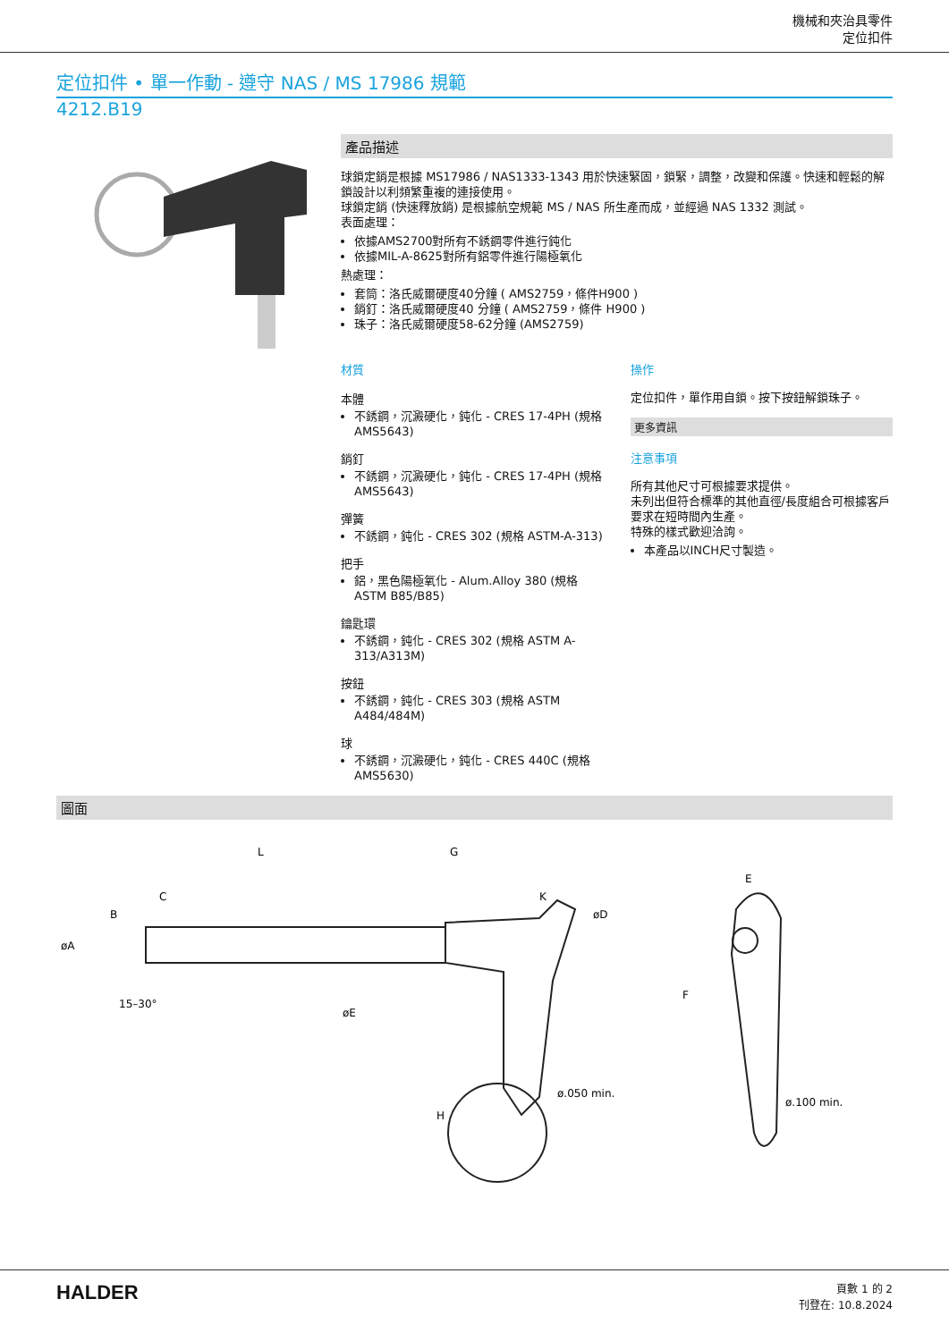機械和夾治具零件
定位扣件
定位扣件 • 單一作動 - 遵守 NAS / MS 17986 規範
4212.B19
產品描述
球鎖定銷是根據 MS17986 / NAS1333-1343 用於快速緊固，鎖緊，調整，改變和保護。快速和輕鬆的解鎖設計以利頻繁重複的連接使用。
球鎖定銷 (快速釋放銷) 是根據航空規範 MS / NAS 所生產而成，並經過 NAS 1332 測試。
表面處理：
依據AMS2700對所有不銹鋼零件進行鈍化
依據MIL-A-8625對所有鋁零件進行陽極氧化
熱處理：
套筒：洛氏威爾硬度40分鐘 ( AMS2759，條件H900 )
銷釘：洛氏威爾硬度40 分鐘 ( AMS2759，條件 H900 )
珠子：洛氏威爾硬度58-62分鐘 (AMS2759)
材質
本體
不銹鋼，沉澱硬化，鈍化 - CRES 17-4PH (規格 AMS5643)
銷釘
不銹鋼，沉澱硬化，鈍化 - CRES 17-4PH (規格 AMS5643)
彈簧
不銹鋼，鈍化 - CRES 302 (規格 ASTM-A-313)
把手
鋁，黑色陽極氧化 - Alum.Alloy 380 (規格 ASTM B85/B85)
鑰匙環
不銹鋼，鈍化 - CRES 302 (規格 ASTM A-313/A313M)
按鈕
不銹鋼，鈍化 - CRES 303 (規格 ASTM A484/484M)
球
不銹鋼，沉澱硬化，鈍化 - CRES 440C (規格 AMS5630)
操作
定位扣件，單作用自鎖。按下按鈕解鎖珠子。
更多資訊
注意事項
所有其他尺寸可根據要求提供。
未列出但符合標準的其他直徑/長度組合可根據客戶要求在短時間內生產。
特殊的樣式歡迎洽詢。
本產品以INCH尺寸製造。
圖面
L
G
C
H
E
ø.050 min.
ø.100 min.
øA
B
K
øD
øE
F
15–30°
HALDER
頁數 1 的 2
刊登在: 10.8.2024